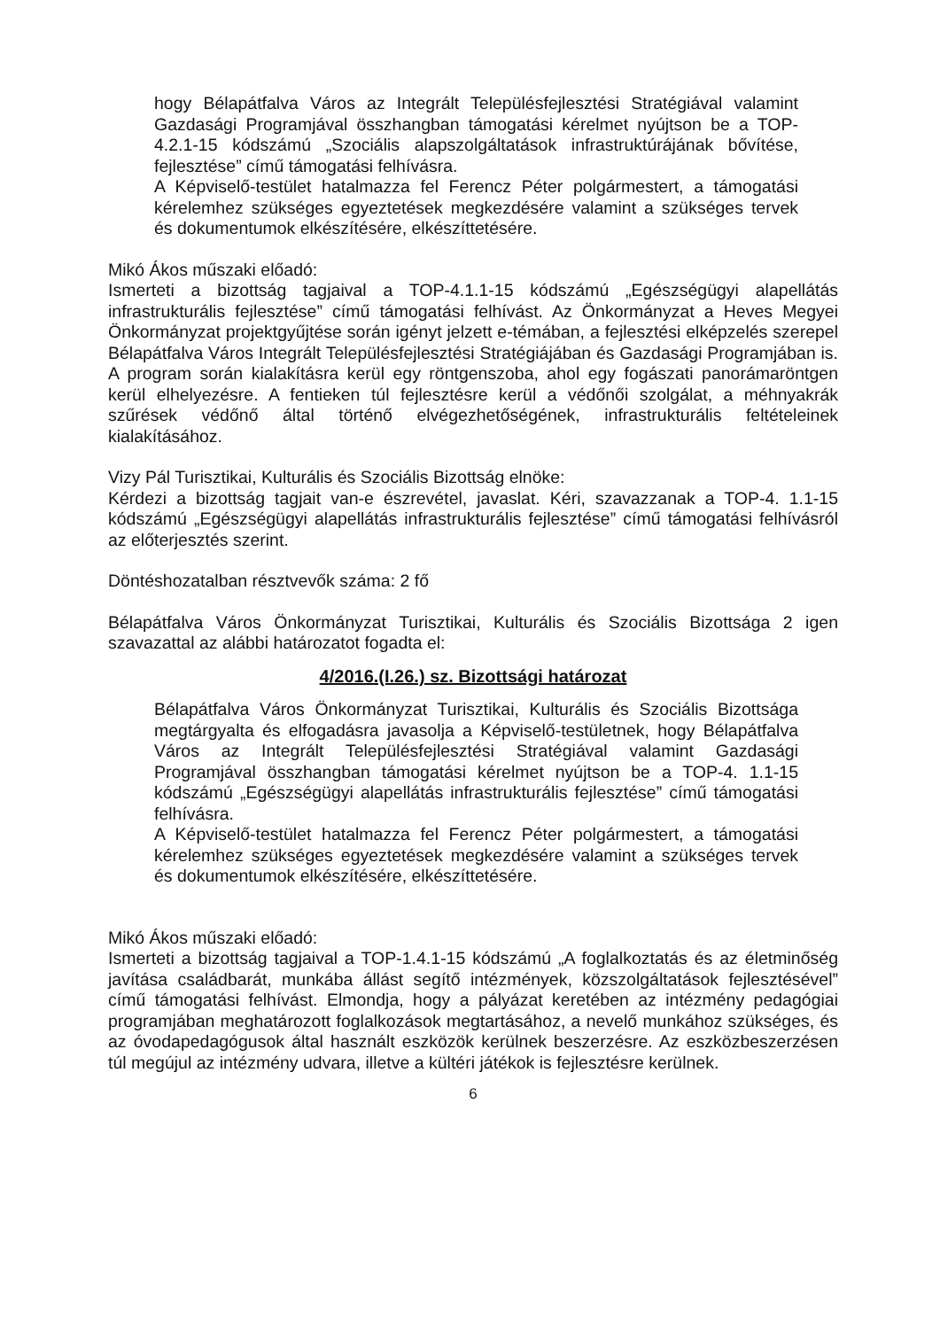hogy Bélapátfalva Város az Integrált Településfejlesztési Stratégiával valamint Gazdasági Programjával összhangban támogatási kérelmet nyújtson be a TOP-4.2.1-15 kódszámú „Szociális alapszolgáltatások infrastruktúrájának bővítése, fejlesztése” című támogatási felhívásra.
A Képviselő-testület hatalmazza fel Ferencz Péter polgármestert, a támogatási kérelemhez szükséges egyeztetések megkezdésére valamint a szükséges tervek és dokumentumok elkészítésére, elkészíttetésére.
Mikó Ákos műszaki előadó:
Ismerteti a bizottság tagjaival a TOP-4.1.1-15 kódszámú „Egészségügyi alapellátás infrastrukturális fejlesztése” című támogatási felhívást. Az Önkormányzat a Heves Megyei Önkormányzat projektgyűjtése során igényt jelzett e-témában, a fejlesztési elképzelés szerepel Bélapátfalva Város Integrált Településfejlesztési Stratégiájában és Gazdasági Programjában is. A program során kialakításra kerül egy röntgenszoba, ahol egy fogászati panorámaröntgen kerül elhelyezésre. A fentieken túl fejlesztésre kerül a védőnői szolgálat, a méhnyakrák szűrések védőnő által történő elvégezhetőségének, infrastrukturális feltételeinek kialakításához.
Vizy Pál Turisztikai, Kulturális és Szociális Bizottság elnöke:
Kérdezi a bizottság tagjait van-e észrevétel, javaslat. Kéri, szavazzanak a TOP-4. 1.1-15 kódszámú „Egészségügyi alapellátás infrastrukturális fejlesztése” című támogatási felhívásról az előterjesztés szerint.
Döntéshozatalban résztvevők száma: 2 fő
Bélapátfalva Város Önkormányzat Turisztikai, Kulturális és Szociális Bizottsága 2 igen szavazattal az alábbi határozatot fogadta el:
4/2016.(I.26.) sz. Bizottsági határozat
Bélapátfalva Város Önkormányzat Turisztikai, Kulturális és Szociális Bizottsága megtárgyalta és elfogadásra javasolja a Képviselő-testületnek, hogy Bélapátfalva Város az Integrált Településfejlesztési Stratégiával valamint Gazdasági Programjával összhangban támogatási kérelmet nyújtson be a TOP-4. 1.1-15 kódszámú „Egészségügyi alapellátás infrastrukturális fejlesztése” című támogatási felhívásra.
A Képviselő-testület hatalmazza fel Ferencz Péter polgármestert, a támogatási kérelemhez szükséges egyeztetések megkezdésére valamint a szükséges tervek és dokumentumok elkészítésére, elkészíttetésére.
Mikó Ákos műszaki előadó:
Ismerteti a bizottság tagjaival a TOP-1.4.1-15 kódszámú „A foglalkoztatás és az életminőség javítása családbarát, munkába állást segítő intézmények, közszolgáltatások fejlesztésével” című támogatási felhívást. Elmondja, hogy a pályázat keretében az intézmény pedagógiai programjában meghatározott foglalkozások megtartásához, a nevelő munkához szükséges, és az óvodapedagógusok által használt eszközök kerülnek beszerzésre. Az eszközbeszerzésen túl megújul az intézmény udvara, illetve a kültéri játékok is fejlesztésre kerülnek.
6